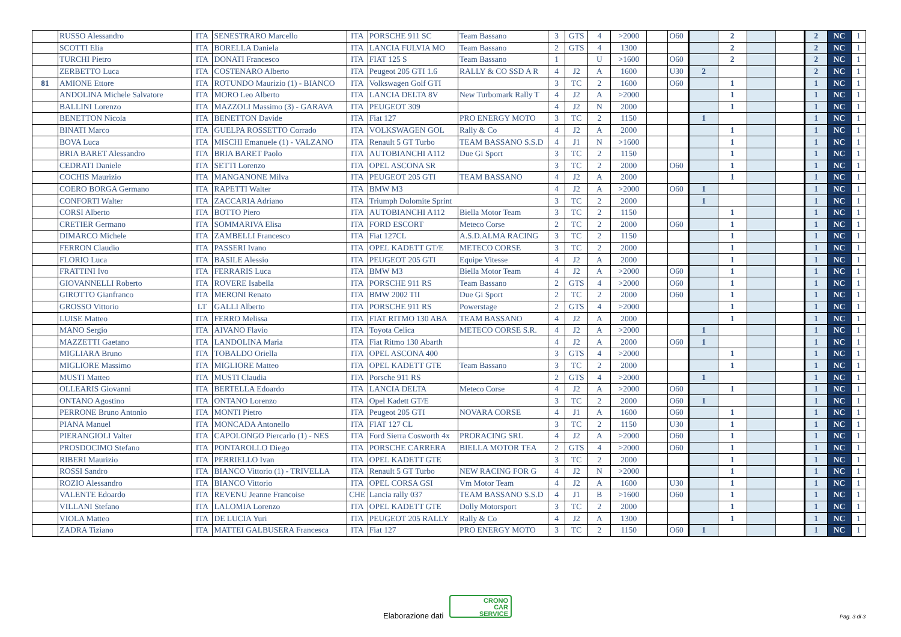| | RUSSO Alessandro | ITA | SENESTRARO Marcello | ITA | PORSCHE 911 SC | Team Bassano | 3 | GTS | 4 | >2000 | | O60 | | 2 | | | 2 | NC | 1 |
| | SCOTTI Elia | ITA | BORELLA Daniela | ITA | LANCIA FULVIA MO | Team Bassano | 2 | GTS | 4 | 1300 | | | | 2 | | | 2 | NC | 1 |
| | TURCHI Pietro | ITA | DONATI Francesco | ITA | FIAT 125 S | Team Bassano | 1 | | U | >1600 | | O60 | | 2 | | | 2 | NC | 1 |
| | ZERBETTO Luca | ITA | COSTENARO Alberto | ITA | Peugeot 205 GTI 1.6 | RALLY & CO SSD A R | 4 | J2 | A | 1600 | | U30 | 2 | | | | 2 | NC | 1 |
| 81 | AMIONE Ettore | ITA | ROTUNDO Maurizio (1) - BIANCO | ITA | Volkswagen Golf GTI | | 3 | TC | 2 | 1600 | | O60 | | 1 | | | 1 | NC | 1 |
| | ANDOLINA Michele Salvatore | ITA | MORO Leo Alberto | ITA | LANCIA DELTA 8V | New Turbomark Rally T | 4 | J2 | A | >2000 | | | | 1 | | | 1 | NC | 1 |
| | BALLINI Lorenzo | ITA | MAZZOLI Massimo (3) - GARAVA | ITA | PEUGEOT 309 | | 4 | J2 | N | 2000 | | | | 1 | | | 1 | NC | 1 |
| | BENETTON Nicola | ITA | BENETTON Davide | ITA | Fiat 127 | PRO ENERGY MOTO | 3 | TC | 2 | 1150 | | | 1 | | | | 1 | NC | 1 |
| | BINATI Marco | ITA | GUELPA ROSSETTO Corrado | ITA | VOLKSWAGEN GOL | Rally & Co | 4 | J2 | A | 2000 | | | | 1 | | | 1 | NC | 1 |
| | BOVA Luca | ITA | MISCHI Emanuele (1) - VALZANO | ITA | Renault 5 GT Turbo | TEAM BASSANO S.S.D | 4 | J1 | N | >1600 | | | | 1 | | | 1 | NC | 1 |
| | BRIA BARET Alessandro | ITA | BRIA BARET Paolo | ITA | AUTOBIANCHI A112 | Due Gi Sport | 3 | TC | 2 | 1150 | | | | 1 | | | 1 | NC | 1 |
| | CEDRATI Daniele | ITA | SETTI Lorenzo | ITA | OPEL ASCONA SR | | 3 | TC | 2 | 2000 | | O60 | | 1 | | | 1 | NC | 1 |
| | COCHIS Maurizio | ITA | MANGANONE Milva | ITA | PEUGEOT 205 GTI | TEAM BASSANO | 4 | J2 | A | 2000 | | | | 1 | | | 1 | NC | 1 |
| | COERO BORGA Germano | ITA | RAPETTI Walter | ITA | BMW M3 | | 4 | J2 | A | >2000 | | O60 | 1 | | | | 1 | NC | 1 |
| | CONFORTI Walter | ITA | ZACCARIA Adriano | ITA | Triumph Dolomite Sprint | | 3 | TC | 2 | 2000 | | | 1 | | | | 1 | NC | 1 |
| | CORSI Alberto | ITA | BOTTO Piero | ITA | AUTOBIANCHI A112 | Biella Motor Team | 3 | TC | 2 | 1150 | | | | 1 | | | 1 | NC | 1 |
| | CRETIER Germano | ITA | SOMMARIVA Elisa | ITA | FORD ESCORT | Meteco Corse | 2 | TC | 2 | 2000 | | O60 | | 1 | | | 1 | NC | 1 |
| | DIMARCO Michele | ITA | ZAMBELLI Francesco | ITA | Fiat 127CL | A.S.D.ALMA RACING | 3 | TC | 2 | 1150 | | | | 1 | | | 1 | NC | 1 |
| | FERRON Claudio | ITA | PASSERI Ivano | ITA | OPEL KADETT GT/E | METECO CORSE | 3 | TC | 2 | 2000 | | | | 1 | | | 1 | NC | 1 |
| | FLORIO Luca | ITA | BASILE Alessio | ITA | PEUGEOT 205 GTI | Equipe Vitesse | 4 | J2 | A | 2000 | | | | 1 | | | 1 | NC | 1 |
| | FRATTINI Ivo | ITA | FERRARIS Luca | ITA | BMW M3 | Biella Motor Team | 4 | J2 | A | >2000 | | O60 | | 1 | | | 1 | NC | 1 |
| | GIOVANNELLI Roberto | ITA | ROVERE Isabella | ITA | PORSCHE 911 RS | Team Bassano | 2 | GTS | 4 | >2000 | | O60 | | 1 | | | 1 | NC | 1 |
| | GIROTTO Gianfranco | ITA | MERONI Renato | ITA | BMW 2002 TII | Due Gi Sport | 2 | TC | 2 | 2000 | | O60 | | 1 | | | 1 | NC | 1 |
| | GROSSO Vittorio | LT | GALLI Alberto | ITA | PORSCHE 911 RS | Powerstage | 2 | GTS | 4 | >2000 | | | | 1 | | | 1 | NC | 1 |
| | LUISE Matteo | ITA | FERRO Melissa | ITA | FIAT RITMO 130 ABA | TEAM BASSANO | 4 | J2 | A | 2000 | | | | 1 | | | 1 | NC | 1 |
| | MANO Sergio | ITA | AIVANO Flavio | ITA | Toyota Celica | METECO CORSE S.R. | 4 | J2 | A | >2000 | | | 1 | | | | 1 | NC | 1 |
| | MAZZETTI Gaetano | ITA | LANDOLINA Maria | ITA | Fiat Ritmo 130 Abarth | | 4 | J2 | A | 2000 | | O60 | 1 | | | | 1 | NC | 1 |
| | MIGLIARA Bruno | ITA | TOBALDO Oriella | ITA | OPEL ASCONA 400 | | 3 | GTS | 4 | >2000 | | | | 1 | | | 1 | NC | 1 |
| | MIGLIORE Massimo | ITA | MIGLIORE Matteo | ITA | OPEL KADETT GTE | Team Bassano | 3 | TC | 2 | 2000 | | | | 1 | | | 1 | NC | 1 |
| | MUSTI Matteo | ITA | MUSTI Claudia | ITA | Porsche 911 RS | | 2 | GTS | 4 | >2000 | | | 1 | | | | 1 | NC | 1 |
| | OLLEARIS Giovanni | ITA | BERTELLA Edoardo | ITA | LANCIA DELTA | Meteco Corse | 4 | J2 | A | >2000 | | O60 | | 1 | | | 1 | NC | 1 |
| | ONTANO Agostino | ITA | ONTANO Lorenzo | ITA | Opel Kadett GT/E | | 3 | TC | 2 | 2000 | | O60 | 1 | | | | 1 | NC | 1 |
| | PERRONE Bruno Antonio | ITA | MONTI Pietro | ITA | Peugeot 205 GTI | NOVARA CORSE | 4 | J1 | A | 1600 | | O60 | | 1 | | | 1 | NC | 1 |
| | PIANA Manuel | ITA | MONCADA Antonello | ITA | FIAT 127 CL | | 3 | TC | 2 | 1150 | | U30 | | 1 | | | 1 | NC | 1 |
| | PIERANGIOLI Valter | ITA | CAPOLONGO Piercarlo (1) - NES | ITA | Ford Sierra Cosworth 4x | PRORACING SRL | 4 | J2 | A | >2000 | | O60 | | 1 | | | 1 | NC | 1 |
| | PROSDOCIMO Stefano | ITA | PONTAROLLO Diego | ITA | PORSCHE CARRERA | BIELLA MOTOR TEA | 2 | GTS | 4 | >2000 | | O60 | | 1 | | | 1 | NC | 1 |
| | RIBERI Maurizio | ITA | PERRIELLO Ivan | ITA | OPEL KADETT GTE | | 3 | TC | 2 | 2000 | | | | 1 | | | 1 | NC | 1 |
| | ROSSI Sandro | ITA | BIANCO Vittorio (1) - TRIVELLA | ITA | Renault 5 GT Turbo | NEW RACING FOR G | 4 | J2 | N | >2000 | | | | 1 | | | 1 | NC | 1 |
| | ROZIO Alessandro | ITA | BIANCO Vittorio | ITA | OPEL CORSA GSI | Vm Motor Team | 4 | J2 | A | 1600 | | U30 | | 1 | | | 1 | NC | 1 |
| | VALENTE Edoardo | ITA | REVENU Jeanne Francoise | CHE | Lancia rally 037 | TEAM BASSANO S.S.D | 4 | J1 | B | >1600 | | O60 | | 1 | | | 1 | NC | 1 |
| | VILLANI Stefano | ITA | LALOMIA Lorenzo | ITA | OPEL KADETT GTE | Dolly Motorsport | 3 | TC | 2 | 2000 | | | | 1 | | | 1 | NC | 1 |
| | VIOLA Matteo | ITA | DE LUCIA Yuri | ITA | PEUGEOT 205 RALLY | Rally & Co | 4 | J2 | A | 1300 | | | | 1 | | | 1 | NC | 1 |
| | ZADRA Tiziano | ITA | MATTEI GALBUSERA Francesca | ITA | Fiat 127 | PRO ENERGY MOTO | 3 | TC | 2 | 1150 | | O60 | 1 | | | | 1 | NC | 1 |
Elaborazione dati
CRONO
CAR
SERVICE
Pag. 3 di 3